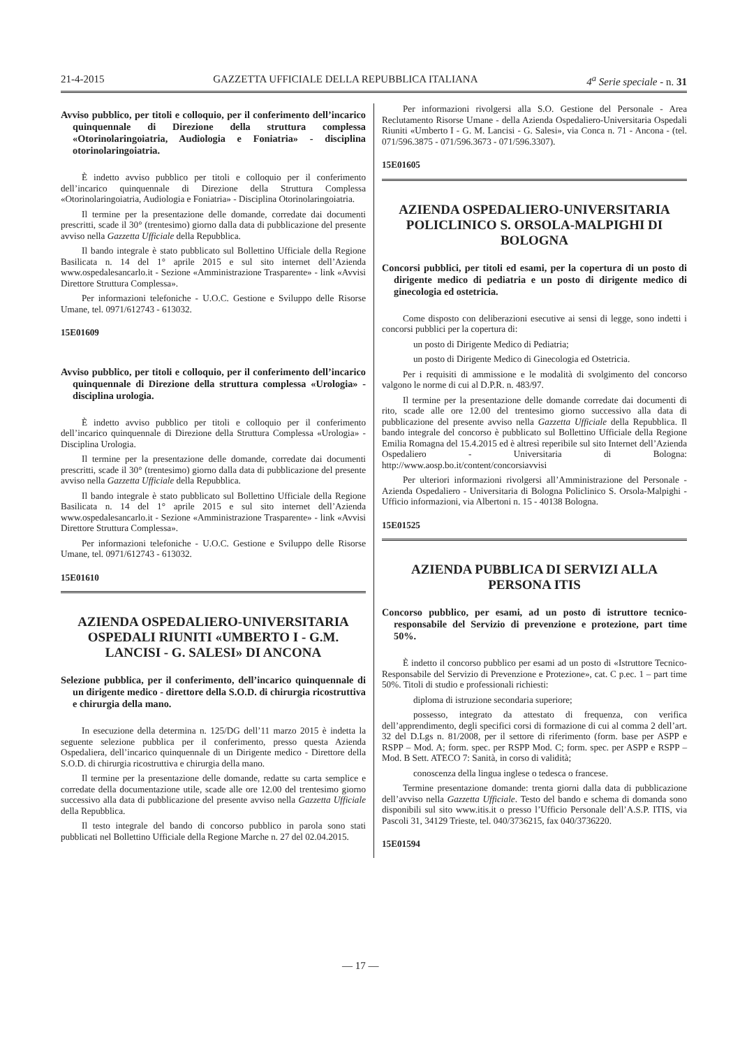21-4-2015 GAZZETTA UFFICIALE DELLA REPUBBLICA ITALIANA 4<sup>a</sup> Serie speciale - n. 31
Avviso pubblico, per titoli e colloquio, per il conferimento dell’incarico quinquennale di Direzione della struttura complessa «Otorinolaringoiatria, Audiologia e Foniatria» - disciplina otorinolaringoiatria.
È indetto avviso pubblico per titoli e colloquio per il conferimento dell’incarico quinquennale di Direzione della Struttura Complessa «Otorinolaringoiatria, Audiologia e Foniatria» - Disciplina Otorinolaringoiatria.
Il termine per la presentazione delle domande, corredate dai documenti prescritti, scade il 30° (trentesimo) giorno dalla data di pubblicazione del presente avviso nella Gazzetta Ufficiale della Repubblica.
Il bando integrale è stato pubblicato sul Bollettino Ufficiale della Regione Basilicata n. 14 del 1° aprile 2015 e sul sito internet dell’Azienda www.ospedalesancarlo.it - Sezione «Amministrazione Trasparente» - link «Avvisi Direttore Struttura Complessa».
Per informazioni telefoniche - U.O.C. Gestione e Sviluppo delle Risorse Umane, tel. 0971/612743 - 613032.
15E01609
Avviso pubblico, per titoli e colloquio, per il conferimento dell’incarico quinquennale di Direzione della struttura complessa «Urologia» - disciplina urologia.
È indetto avviso pubblico per titoli e colloquio per il conferimento dell’incarico quinquennale di Direzione della Struttura Complessa «Urologia» - Disciplina Urologia.
Il termine per la presentazione delle domande, corredate dai documenti prescritti, scade il 30° (trentesimo) giorno dalla data di pubblicazione del presente avviso nella Gazzetta Ufficiale della Repubblica.
Il bando integrale è stato pubblicato sul Bollettino Ufficiale della Regione Basilicata n. 14 del 1° aprile 2015 e sul sito internet dell’Azienda www.ospedalesancarlo.it - Sezione «Amministrazione Trasparente» - link «Avvisi Direttore Struttura Complessa».
Per informazioni telefoniche - U.O.C. Gestione e Sviluppo delle Risorse Umane, tel. 0971/612743 - 613032.
15E01610
AZIENDA OSPEDALIERO-UNIVERSITARIA OSPEDALI RIUNITI «UMBERTO I - G.M. LANCISI - G. SALESI» DI ANCONA
Selezione pubblica, per il conferimento, dell’incarico quinquennale di un dirigente medico - direttore della S.O.D. di chirurgia ricostruttiva e chirurgia della mano.
In esecuzione della determina n. 125/DG dell’11 marzo 2015 è indetta la seguente selezione pubblica per il conferimento, presso questa Azienda Ospedaliera, dell’incarico quinquennale di un Dirigente medico - Direttore della S.O.D. di chirurgia ricostruttiva e chirurgia della mano.
Il termine per la presentazione delle domande, redatte su carta semplice e corredate della documentazione utile, scade alle ore 12.00 del trentesimo giorno successivo alla data di pubblicazione del presente avviso nella Gazzetta Ufficiale della Repubblica.
Il testo integrale del bando di concorso pubblico in parola sono stati pubblicati nel Bollettino Ufficiale della Regione Marche n. 27 del 02.04.2015.
Per informazioni rivolgersi alla S.O. Gestione del Personale - Area Reclutamento Risorse Umane - della Azienda Ospedaliero-Universitaria Ospedali Riuniti «Umberto I - G. M. Lancisi - G. Salesi», via Conca n. 71 - Ancona - (tel. 071/596.3875 - 071/596.3673 - 071/596.3307).
15E01605
AZIENDA OSPEDALIERO-UNIVERSITARIA POLICLINICO S. ORSOLA-MALPIGHI DI BOLOGNA
Concorsi pubblici, per titoli ed esami, per la copertura di un posto di dirigente medico di pediatria e un posto di dirigente medico di ginecologia ed ostetricia.
Come disposto con deliberazioni esecutive ai sensi di legge, sono indetti i concorsi pubblici per la copertura di:
un posto di Dirigente Medico di Pediatria;
un posto di Dirigente Medico di Ginecologia ed Ostetricia.
Per i requisiti di ammissione e le modalità di svolgimento del concorso valgono le norme di cui al D.P.R. n. 483/97.
Il termine per la presentazione delle domande corredate dai documenti di rito, scade alle ore 12.00 del trentesimo giorno successivo alla data di pubblicazione del presente avviso nella Gazzetta Ufficiale della Repubblica. Il bando integrale del concorso è pubblicato sul Bollettino Ufficiale della Regione Emilia Romagna del 15.4.2015 ed è altresì reperibile sul sito Internet dell’Azienda Ospedaliero - Universitaria di Bologna: http://www.aosp.bo.it/content/concorsiavvisi
Per ulteriori informazioni rivolgersi all’Amministrazione del Personale - Azienda Ospedaliero - Universitaria di Bologna Policlinico S. Orsola-Malpighi - Ufficio informazioni, via Albertoni n. 15 - 40138 Bologna.
15E01525
AZIENDA PUBBLICA DI SERVIZI ALLA PERSONA ITIS
Concorso pubblico, per esami, ad un posto di istruttore tecnico-responsabile del Servizio di prevenzione e protezione, part time 50%.
È indetto il concorso pubblico per esami ad un posto di «Istruttore Tecnico-Responsabile del Servizio di Prevenzione e Protezione», cat. C p.ec. 1 – part time 50%. Titoli di studio e professionali richiesti:
diploma di istruzione secondaria superiore;
possesso, integrato da attestato di frequenza, con verifica dell’apprendimento, degli specifici corsi di formazione di cui al comma 2 dell’art. 32 del D.Lgs n. 81/2008, per il settore di riferimento (form. base per ASPP e RSPP – Mod. A; form. spec. per RSPP Mod. C; form. spec. per ASPP e RSPP – Mod. B Sett. ATECO 7: Sanità, in corso di validità;
conoscenza della lingua inglese o tedesca o francese.
Termine presentazione domande: trenta giorni dalla data di pubblicazione dell’avviso nella Gazzetta Ufficiale. Testo del bando e schema di domanda sono disponibili sul sito www.itis.it o presso l’Ufficio Personale dell’A.S.P. ITIS, via Pascoli 31, 34129 Trieste, tel. 040/3736215, fax 040/3736220.
15E01594
— 17 —